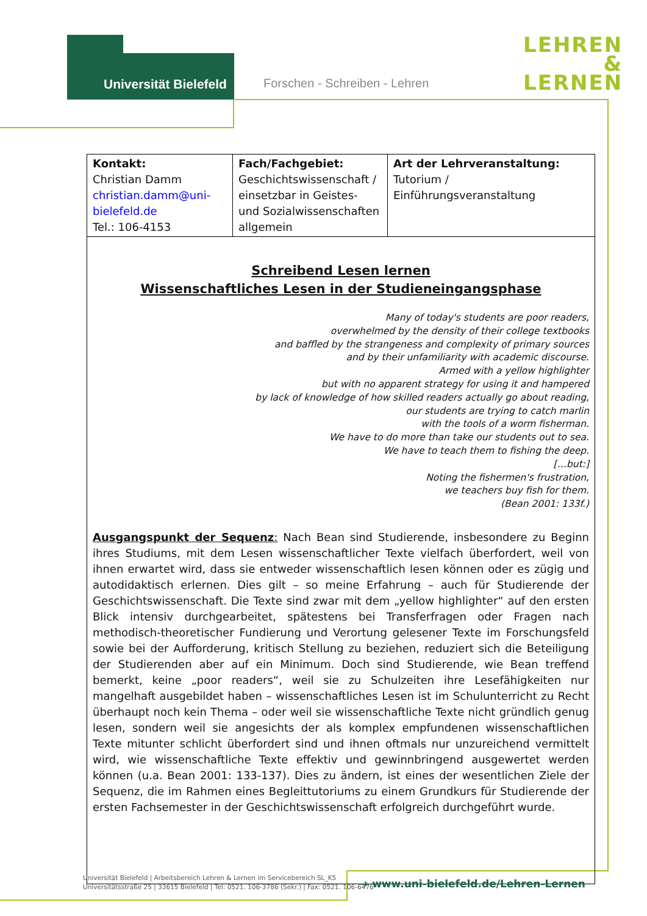Universität Bielefeld Forschen - Schreiben - Lehren
LEHREN
&
LERNEN
| Kontakt: Christian Damm christian.damm@uni-bielefeld.de Tel.: 106-4153 | Fach/Fachgebiet: Geschichtswissenschaft / einsetzbar in Geistes- und Sozialwissenschaften allgemein | Art der Lehrveranstaltung: Tutorium / Einführungsveranstaltung |
| Schreibend Lesen lernen Wissenschaftliches Lesen in der Studieneingangsphase Many of today's students are poor readers, overwhelmed by the density of their college textbooks and baffled by the strangeness and complexity of primary sources and by their unfamiliarity with academic discourse. Armed with a yellow highlighter but with no apparent strategy for using it and hampered by lack of knowledge of how skilled readers actually go about reading, our students are trying to catch marlin with the tools of a worm fisherman. We have to do more than take our students out to sea. We have to teach them to fishing the deep. […but:] Noting the fishermen's frustration, we teachers buy fish for them. (Bean 2001: 133f.) Ausgangspunkt der Sequenz : Nach Bean sind Studierende, insbesondere zu Beginn ihres Studiums, mit dem Lesen wissenschaftlicher Texte vielfach überfordert, weil von ihnen erwartet wird, dass sie entweder wissenschaftlich lesen können oder es zügig und autodidaktisch erlernen. Dies gilt – so meine Erfahrung – auch für Studierende der Geschichtswissenschaft. Die Texte sind zwar mit dem „yellow highlighter“ auf den ersten Blick intensiv durchgearbeitet, spätestens bei Transferfragen oder Fragen nach methodisch-theoretischer Fundierung und Verortung gelesener Texte im Forschungsfeld sowie bei der Aufforderung, kritisch Stellung zu beziehen, reduziert sich die Beteiligung der Studierenden aber auf ein Minimum. Doch sind Studierende, wie Bean treffend bemerkt, keine „poor readers“, weil sie zu Schulzeiten ihre Lesefähigkeiten nur mangelhaft ausgebildet haben – wissenschaftliches Lesen ist im Schulunterricht zu Recht überhaupt noch kein Thema – oder weil sie wissenschaftliche Texte nicht gründlich genug lesen, sondern weil sie angesichts der als komplex empfundenen wissenschaftlichen Texte mitunter schlicht überfordert sind und ihnen oftmals nur unzureichend vermittelt wird, wie wissenschaftliche Texte effektiv und gewinnbringend ausgewertet werden können (u.a. Bean 2001: 133-137). Dies zu ändern, ist eines der wesentlichen Ziele der Sequenz, die im Rahmen eines Begleittutoriums zu einem Grundkurs für Studierende der ersten Fachsemester in der Geschichtswissenschaft erfolgreich durchgeführt wurde. | | |
Universität Bielefeld | Arbeitsbereich Lehren & Lernen im Servicebereich SL_K5
Universitätsstraße 25 | 33615 Bielefeld | Tel: 0521. 106-3786 (Sekr.) | Fax: 0521. 106-6476
➔ www.uni-bielefeld.de/Lehren-Lernen